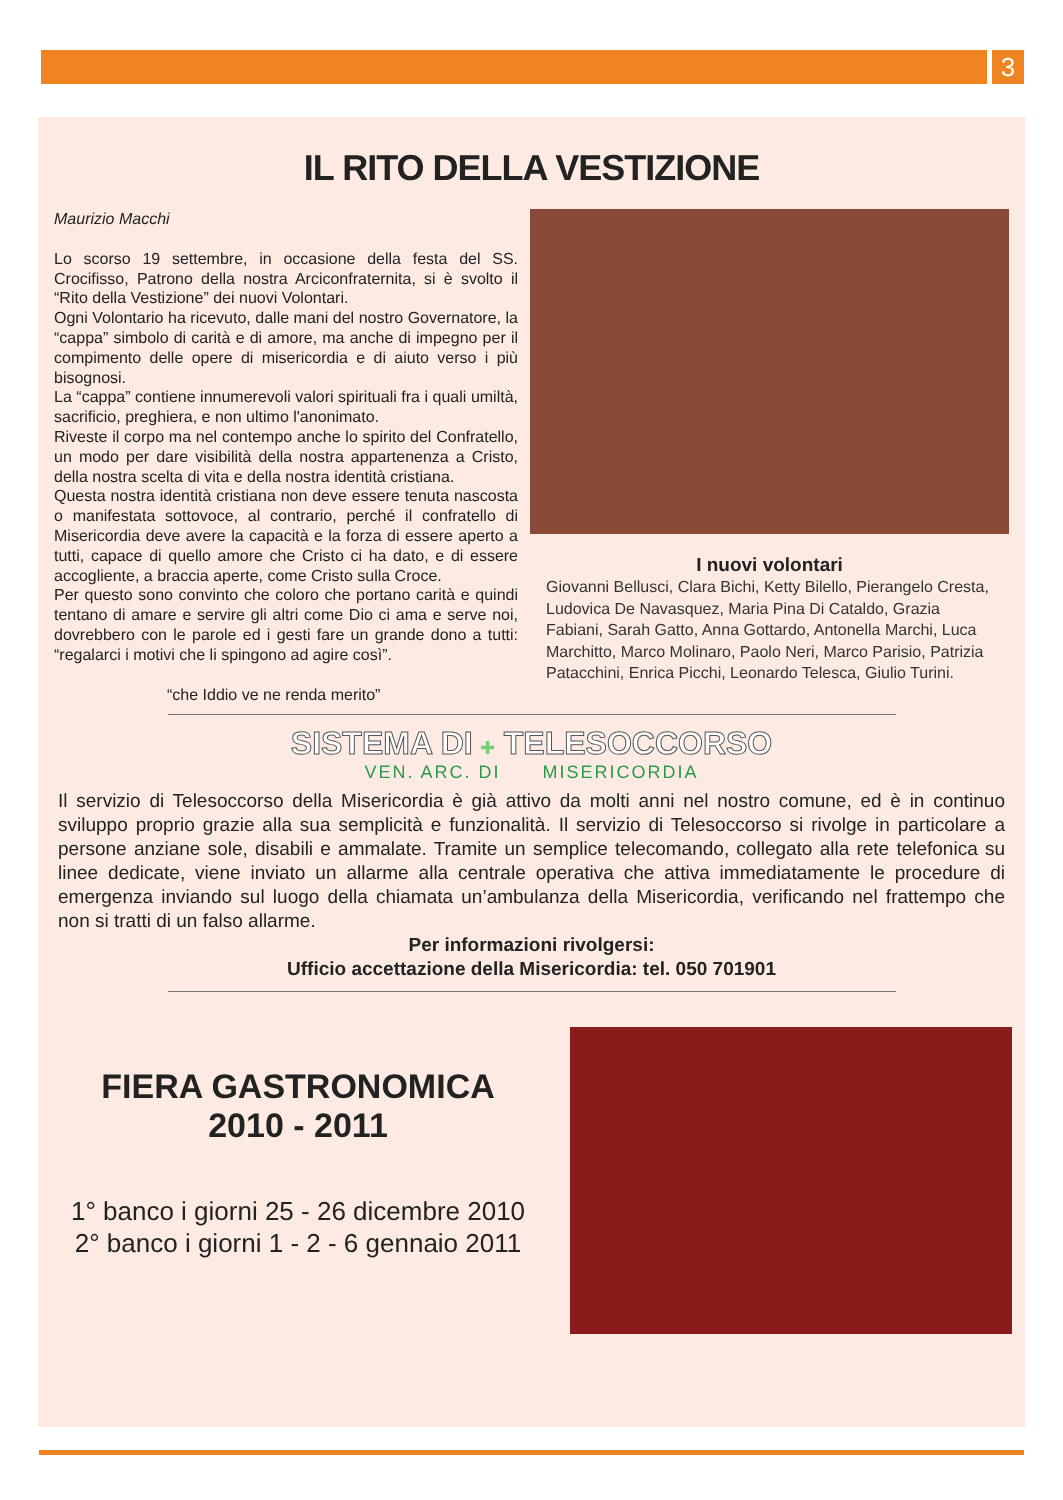3
IL RITO DELLA VESTIZIONE
Maurizio Macchi
Lo scorso 19 settembre, in occasione della festa del SS. Crocifisso, Patrono della nostra Arciconfraternita, si è svolto il “Rito della Vestizione” dei nuovi Volontari.
Ogni Volontario ha ricevuto, dalle mani del nostro Governatore, la “cappa” simbolo di carità e di amore, ma anche di impegno per il compimento delle opere di misericordia e di aiuto verso i più bisognosi.
La “cappa” contiene innumerevoli valori spirituali fra i quali umiltà, sacrificio, preghiera, e non ultimo l'anonimato.
Riveste il corpo ma nel contempo anche lo spirito del Confratello, un modo per dare visibilità della nostra appartenenza a Cristo, della nostra scelta di vita e della nostra identità cristiana.
Questa nostra identità cristiana non deve essere tenuta nascosta o manifestata sottovoce, al contrario, perché il confratello di Misericordia deve avere la capacità e la forza di essere aperto a tutti, capace di quello amore che Cristo ci ha dato, e di essere accogliente, a braccia aperte, come Cristo sulla Croce.
Per questo sono convinto che coloro che portano carità e quindi tentano di amare e servire gli altri come Dio ci ama e serve noi, dovrebbero con le parole ed i gesti fare un grande dono a tutti: “regalarci i motivi che li spingono ad agire così”.
“che Iddio ve ne renda merito”
I nuovi volontari
Giovanni Bellusci, Clara Bichi, Ketty Bilello, Pierangelo Cresta, Ludovica De Navasquez, Maria Pina Di Cataldo, Grazia Fabiani, Sarah Gatto, Anna Gottardo, Antonella Marchi, Luca Marchitto, Marco Molinaro, Paolo Neri, Marco Parisio, Patrizia Patacchini, Enrica Picchi, Leonardo Telesca, Giulio Turini.
SISTEMA DI ✚ TELESOCCORSO
VEN. ARC. DI MISERICORDIA
Il servizio di Telesoccorso della Misericordia è già attivo da molti anni nel nostro comune, ed è in continuo sviluppo proprio grazie alla sua semplicità e funzionalità. Il servizio di Telesoccorso si rivolge in particolare a persone anziane sole, disabili e ammalate. Tramite un semplice telecomando, collegato alla rete telefonica su linee dedicate, viene inviato un allarme alla centrale operativa che attiva immediatamente le procedure di emergenza inviando sul luogo della chiamata un’ambulanza della Misericordia, verificando nel frattempo che non si tratti di un falso allarme.
Per informazioni rivolgersi:
Ufficio accettazione della Misericordia: tel. 050 701901
FIERA GASTRONOMICA
2010 - 2011
1° banco i giorni 25 - 26 dicembre 2010
2° banco i giorni 1 - 2 - 6 gennaio 2011